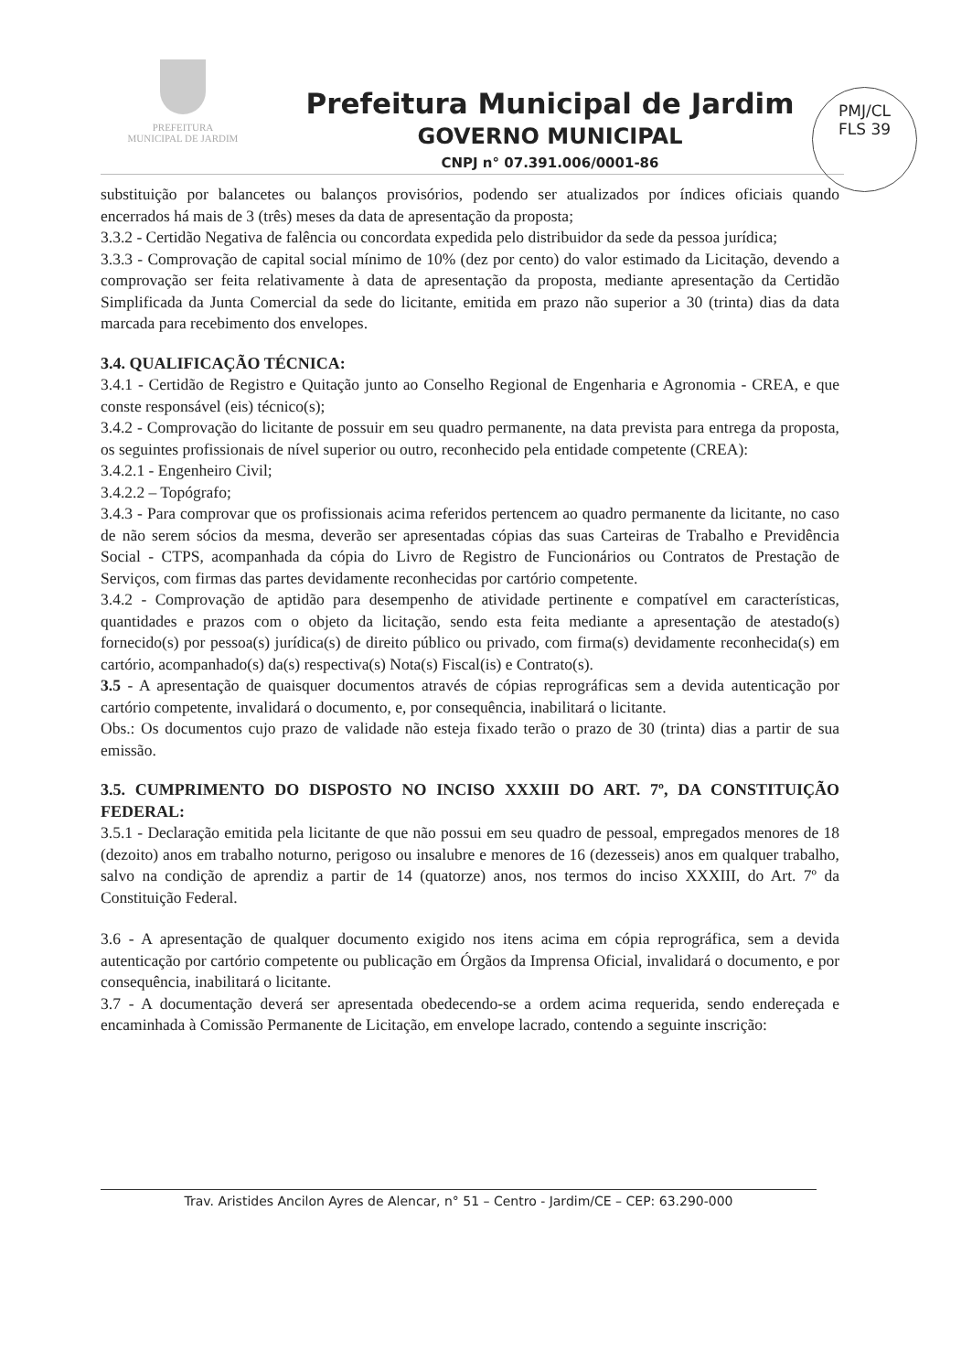PREFEITURA
MUNICIPAL DE JARDIM
Prefeitura Municipal de Jardim
GOVERNO MUNICIPAL
CNPJ n° 07.391.006/0001-86
PMJ/CL
FLS 39
substituição por balancetes ou balanços provisórios, podendo ser atualizados por índices oficiais quando encerrados há mais de 3 (três) meses da data de apresentação da proposta;
3.3.2 - Certidão Negativa de falência ou concordata expedida pelo distribuidor da sede da pessoa jurídica;
3.3.3 - Comprovação de capital social mínimo de 10% (dez por cento) do valor estimado da Licitação, devendo a comprovação ser feita relativamente à data de apresentação da proposta, mediante apresentação da Certidão Simplificada da Junta Comercial da sede do licitante, emitida em prazo não superior a 30 (trinta) dias da data marcada para recebimento dos envelopes.
3.4. QUALIFICAÇÃO TÉCNICA:
3.4.1 - Certidão de Registro e Quitação junto ao Conselho Regional de Engenharia e Agronomia - CREA, e que conste responsável (eis) técnico(s);
3.4.2 - Comprovação do licitante de possuir em seu quadro permanente, na data prevista para entrega da proposta, os seguintes profissionais de nível superior ou outro, reconhecido pela entidade competente (CREA):
3.4.2.1 - Engenheiro Civil;
3.4.2.2 – Topógrafo;
3.4.3 - Para comprovar que os profissionais acima referidos pertencem ao quadro permanente da licitante, no caso de não serem sócios da mesma, deverão ser apresentadas cópias das suas Carteiras de Trabalho e Previdência Social - CTPS, acompanhada da cópia do Livro de Registro de Funcionários ou Contratos de Prestação de Serviços, com firmas das partes devidamente reconhecidas por cartório competente.
3.4.2 - Comprovação de aptidão para desempenho de atividade pertinente e compatível em características, quantidades e prazos com o objeto da licitação, sendo esta feita mediante a apresentação de atestado(s) fornecido(s) por pessoa(s) jurídica(s) de direito público ou privado, com firma(s) devidamente reconhecida(s) em cartório, acompanhado(s) da(s) respectiva(s) Nota(s) Fiscal(is) e Contrato(s).
3.5 - A apresentação de quaisquer documentos através de cópias reprográficas sem a devida autenticação por cartório competente, invalidará o documento, e, por consequência, inabilitará o licitante.
Obs.: Os documentos cujo prazo de validade não esteja fixado terão o prazo de 30 (trinta) dias a partir de sua emissão.
3.5. CUMPRIMENTO DO DISPOSTO NO INCISO XXXIII DO ART. 7º, DA CONSTITUIÇÃO FEDERAL:
3.5.1 - Declaração emitida pela licitante de que não possui em seu quadro de pessoal, empregados menores de 18 (dezoito) anos em trabalho noturno, perigoso ou insalubre e menores de 16 (dezesseis) anos em qualquer trabalho, salvo na condição de aprendiz a partir de 14 (quatorze) anos, nos termos do inciso XXXIII, do Art. 7º da Constituição Federal.
3.6 - A apresentação de qualquer documento exigido nos itens acima em cópia reprográfica, sem a devida autenticação por cartório competente ou publicação em Órgãos da Imprensa Oficial, invalidará o documento, e por consequência, inabilitará o licitante.
3.7 - A documentação deverá ser apresentada obedecendo-se a ordem acima requerida, sendo endereçada e encaminhada à Comissão Permanente de Licitação, em envelope lacrado, contendo a seguinte inscrição:
Trav. Aristides Ancilon Ayres de Alencar, n° 51 – Centro - Jardim/CE – CEP: 63.290-000